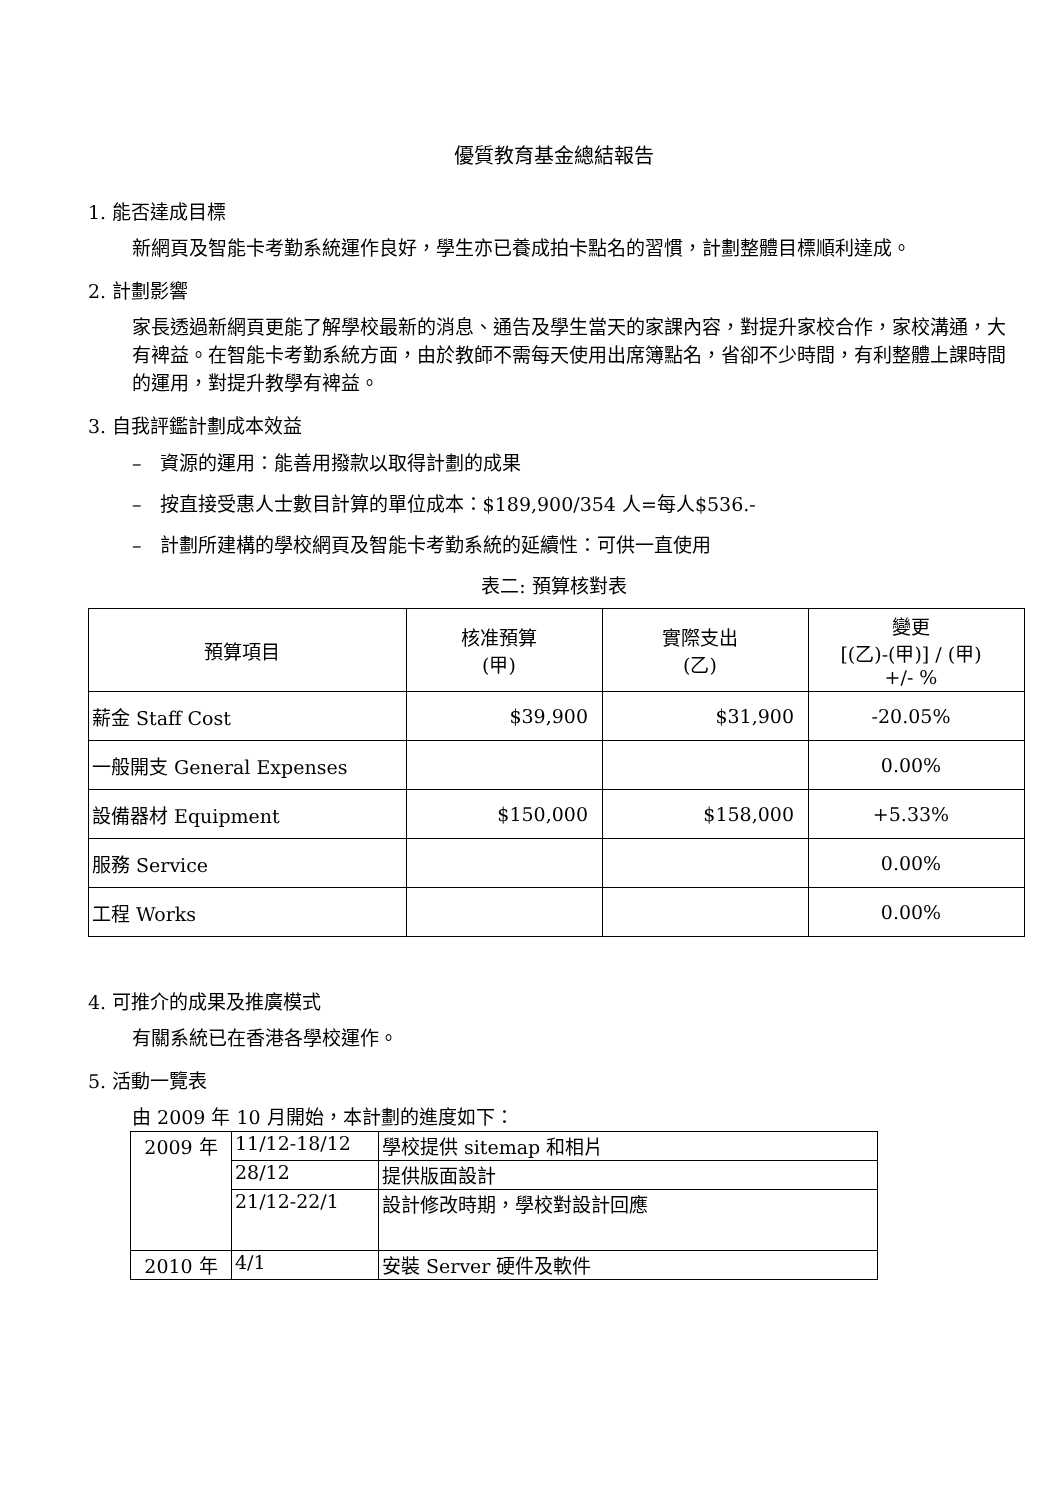優質教育基金總結報告
1. 能否達成目標
新網頁及智能卡考勤系統運作良好，學生亦已養成拍卡點名的習慣，計劃整體目標順利達成。
2. 計劃影響
家長透過新網頁更能了解學校最新的消息、通告及學生當天的家課內容，對提升家校合作，家校溝通，大有裨益。在智能卡考勤系統方面，由於教師不需每天使用出席簿點名，省卻不少時間，有利整體上課時間的運用，對提升教學有裨益。
3. 自我評鑑計劃成本效益
– 資源的運用：能善用撥款以取得計劃的成果
– 按直接受惠人士數目計算的單位成本：$189,900/354 人=每人$536.-
– 計劃所建構的學校網頁及智能卡考勤系統的延續性：可供一直使用
表二: 預算核對表
| 預算項目 | 核准預算 (甲) | 實際支出 (乙) | 變更 [(乙)-(甲)] / (甲) +/- % |
| --- | --- | --- | --- |
| 薪金 Staff Cost | $39,900 | $31,900 | -20.05% |
| 一般開支 General Expenses | | | 0.00% |
| 設備器材 Equipment | $150,000 | $158,000 | +5.33% |
| 服務 Service | | | 0.00% |
| 工程 Works | | | 0.00% |
4. 可推介的成果及推廣模式
有關系統已在香港各學校運作。
5. 活動一覽表
由 2009 年 10 月開始，本計劃的進度如下：
| 2009 年 | 11/12-18/12 | 學校提供 sitemap 和相片 |
| | 28/12 | 提供版面設計 |
| | 21/12-22/1 | 設計修改時期，學校對設計回應 |
| 2010 年 | 4/1 | 安裝 Server 硬件及軟件 |